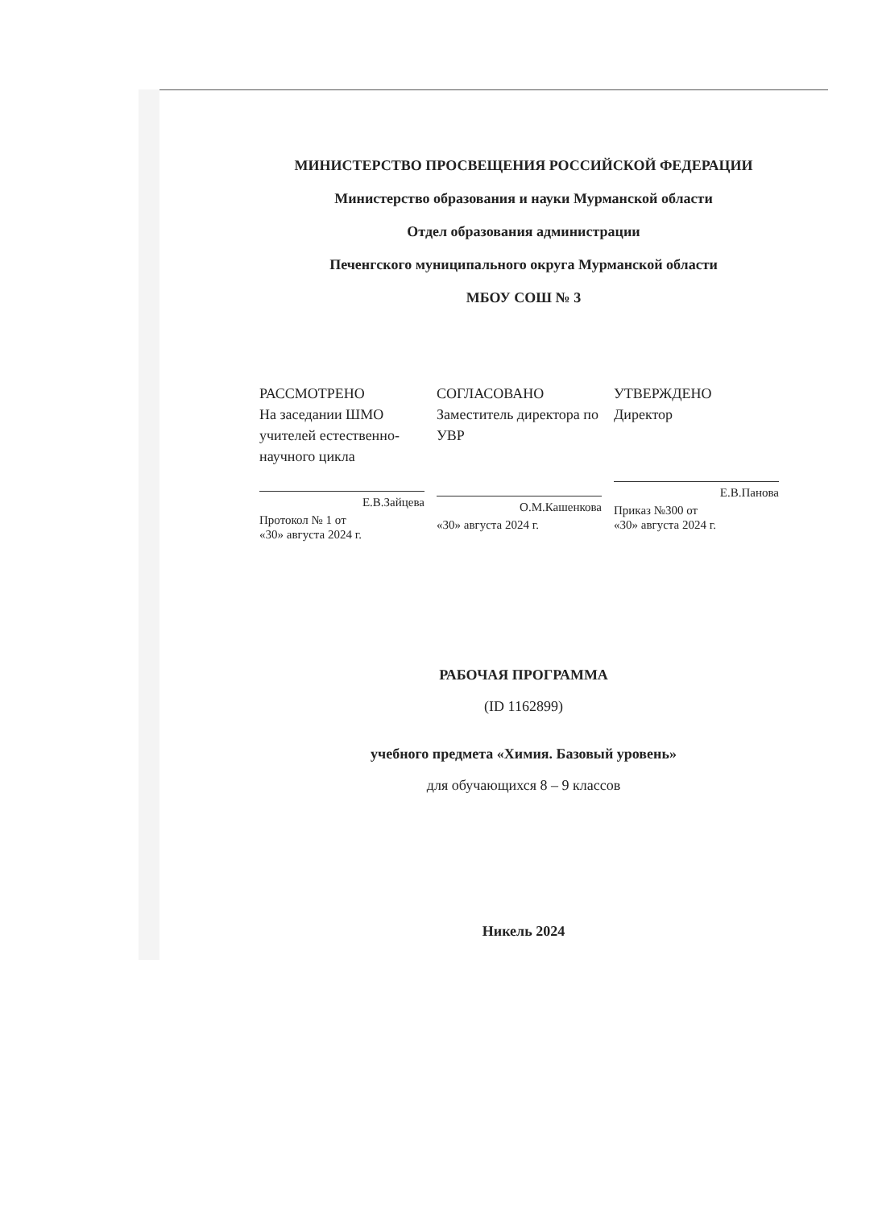МИНИСТЕРСТВО ПРОСВЕЩЕНИЯ РОССИЙСКОЙ ФЕДЕРАЦИИ
Министерство образования и науки Мурманской области
Отдел образования администрации
Печенгского муниципального округа Мурманской области
МБОУ СОШ № 3
РАССМОТРЕНО
На заседании ШМО учителей естественно-научного цикла
Е.В.Зайцева
Протокол № 1 от
«30» августа 2024 г.
СОГЛАСОВАНО
Заместитель директора по УВР
О.М.Кашенкова
«30» августа 2024 г.
УТВЕРЖДЕНО
Директор
Е.В.Панова
Приказ №300 от
«30» августа 2024 г.
РАБОЧАЯ ПРОГРАММА
(ID 1162899)
учебного предмета «Химия. Базовый уровень»
для обучающихся 8 – 9 классов
Никель 2024